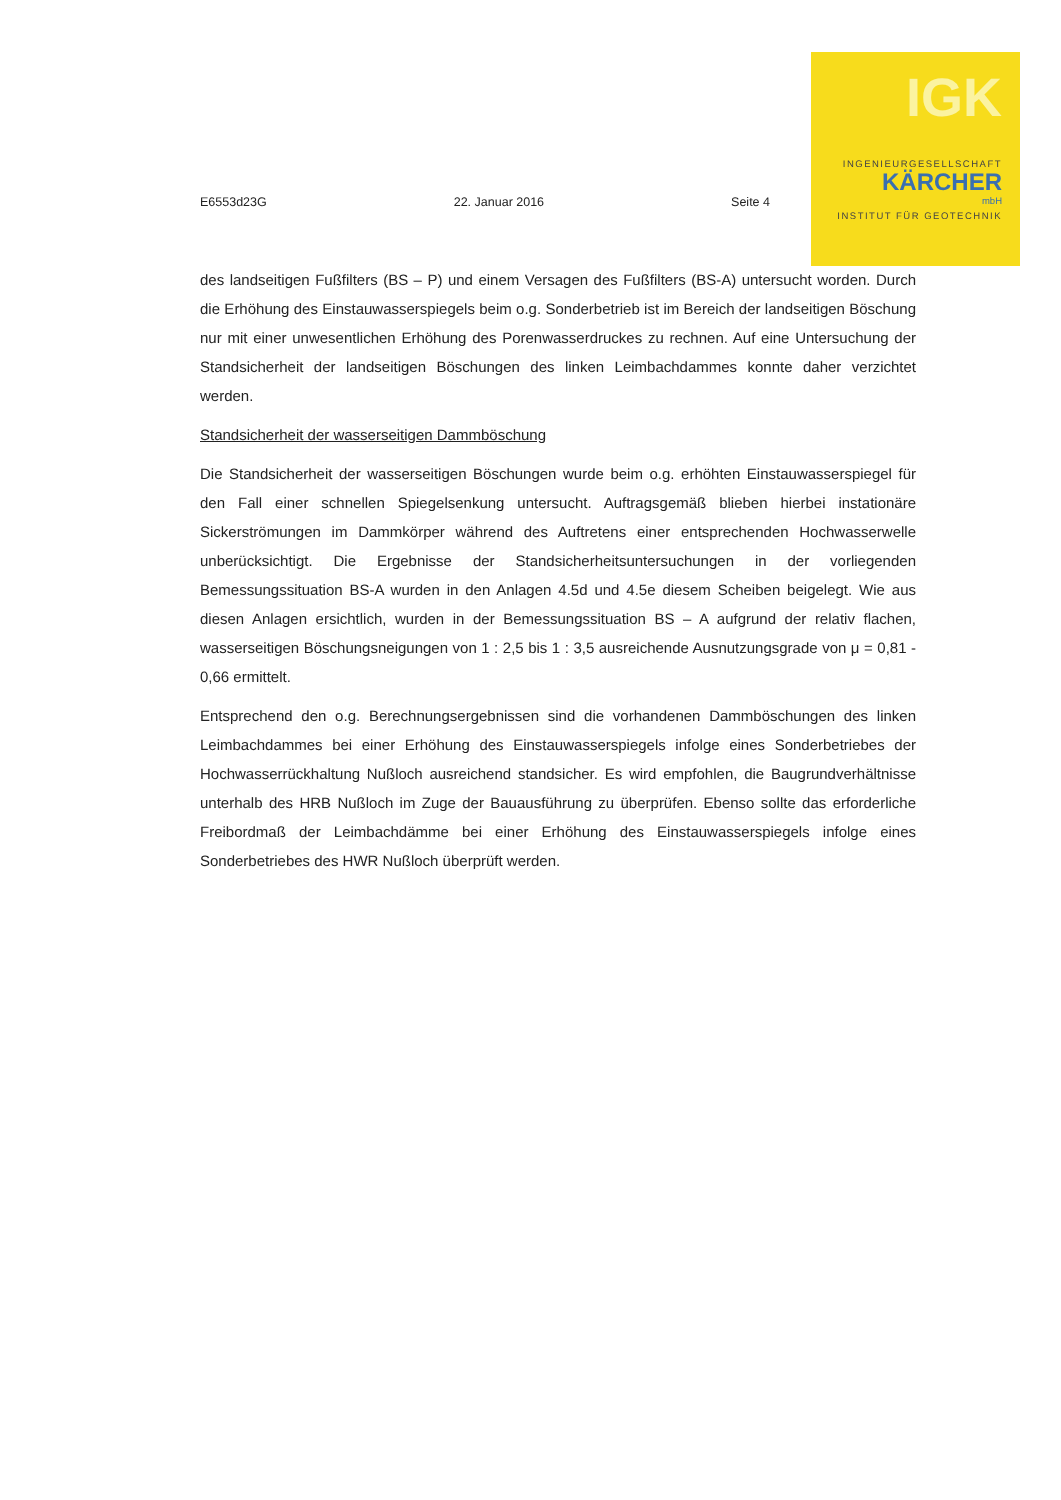IGK
INGENIEURGESELLSCHAFT
KÄRCHER
mbH
INSTITUT FÜR GEOTECHNIK
E6553d23G 22. Januar 2016 Seite 4
des landseitigen Fußfilters (BS – P) und einem Versagen des Fußfilters (BS-A) untersucht worden. Durch die Erhöhung des Einstauwasserspiegels beim o.g. Sonderbetrieb ist im Bereich der landseitigen Böschung nur mit einer unwesentlichen Erhöhung des Porenwasserdruckes zu rechnen. Auf eine Untersuchung der Standsicherheit der landseitigen Böschungen des linken Leimbachdammes konnte daher verzichtet werden.
Standsicherheit der wasserseitigen Dammböschung
Die Standsicherheit der wasserseitigen Böschungen wurde beim o.g. erhöhten Einstauwasserspiegel für den Fall einer schnellen Spiegelsenkung untersucht. Auftragsgemäß blieben hierbei instationäre Sickerströmungen im Dammkörper während des Auftretens einer entsprechenden Hochwasserwelle unberücksichtigt. Die Ergebnisse der Standsicherheitsuntersuchungen in der vorliegenden Bemessungssituation BS-A wurden in den Anlagen 4.5d und 4.5e diesem Scheiben beigelegt. Wie aus diesen Anlagen ersichtlich, wurden in der Bemessungssituation BS – A aufgrund der relativ flachen, wasserseitigen Böschungsneigungen von 1 : 2,5 bis 1 : 3,5 ausreichende Ausnutzungsgrade von μ = 0,81 - 0,66 ermittelt.
Entsprechend den o.g. Berechnungsergebnissen sind die vorhandenen Dammböschungen des linken Leimbachdammes bei einer Erhöhung des Einstauwasserspiegels infolge eines Sonderbetriebes der Hochwasserrückhaltung Nußloch ausreichend standsicher. Es wird empfohlen, die Baugrundverhältnisse unterhalb des HRB Nußloch im Zuge der Bauausführung zu überprüfen. Ebenso sollte das erforderliche Freibordmaß der Leimbachdämme bei einer Erhöhung des Einstauwasserspiegels infolge eines Sonderbetriebes des HWR Nußloch überprüft werden.